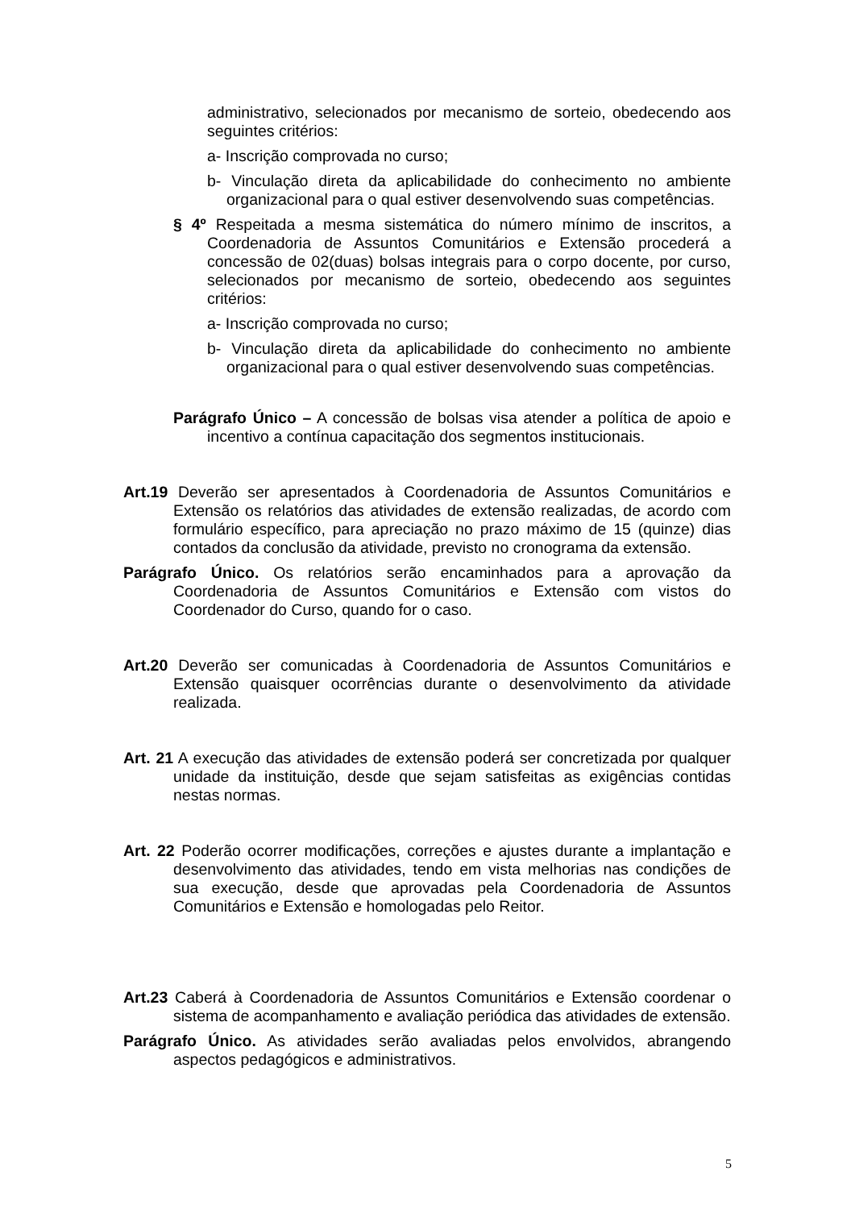administrativo, selecionados por mecanismo de sorteio, obedecendo aos seguintes critérios:
a- Inscrição comprovada no curso;
b- Vinculação direta da aplicabilidade do conhecimento no ambiente organizacional para o qual estiver desenvolvendo suas competências.
§ 4º Respeitada a mesma sistemática do número mínimo de inscritos, a Coordenadoria de Assuntos Comunitários e Extensão procederá a concessão de 02(duas) bolsas integrais para o corpo docente, por curso, selecionados por mecanismo de sorteio, obedecendo aos seguintes critérios:
a- Inscrição comprovada no curso;
b- Vinculação direta da aplicabilidade do conhecimento no ambiente organizacional para o qual estiver desenvolvendo suas competências.
Parágrafo Único – A concessão de bolsas visa atender a política de apoio e incentivo a contínua capacitação dos segmentos institucionais.
Art.19 Deverão ser apresentados à Coordenadoria de Assuntos Comunitários e Extensão os relatórios das atividades de extensão realizadas, de acordo com formulário específico, para apreciação no prazo máximo de 15 (quinze) dias contados da conclusão da atividade, previsto no cronograma da extensão.
Parágrafo Único. Os relatórios serão encaminhados para a aprovação da Coordenadoria de Assuntos Comunitários e Extensão com vistos do Coordenador do Curso, quando for o caso.
Art.20 Deverão ser comunicadas à Coordenadoria de Assuntos Comunitários e Extensão quaisquer ocorrências durante o desenvolvimento da atividade realizada.
Art. 21 A execução das atividades de extensão poderá ser concretizada por qualquer unidade da instituição, desde que sejam satisfeitas as exigências contidas nestas normas.
Art. 22 Poderão ocorrer modificações, correções e ajustes durante a implantação e desenvolvimento das atividades, tendo em vista melhorias nas condições de sua execução, desde que aprovadas pela Coordenadoria de Assuntos Comunitários e Extensão e homologadas pelo Reitor.
Art.23 Caberá à Coordenadoria de Assuntos Comunitários e Extensão coordenar o sistema de acompanhamento e avaliação periódica das atividades de extensão.
Parágrafo Único. As atividades serão avaliadas pelos envolvidos, abrangendo aspectos pedagógicos e administrativos.
5